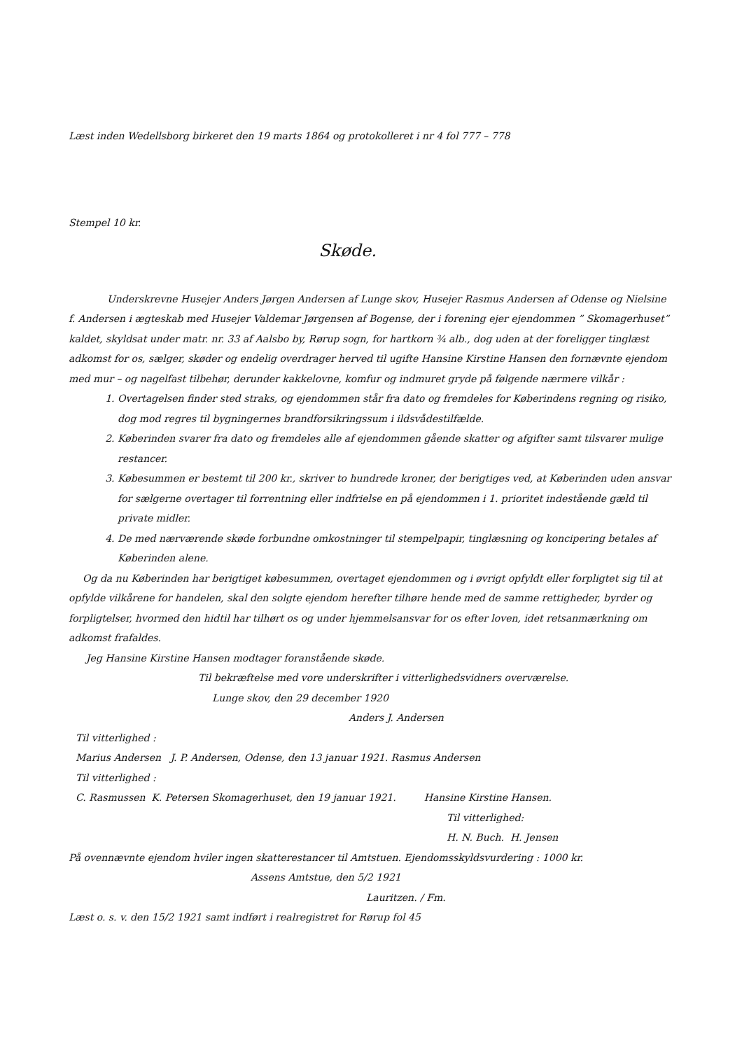Læst inden Wedellsborg birkeret den 19 marts 1864 og protokolleret i nr 4 fol 777 – 778
Stempel 10 kr.
Skøde.
Underskrevne Husejer Anders Jørgen Andersen af Lunge skov, Husejer Rasmus Andersen af Odense og Nielsine f. Andersen i ægteskab med Husejer Valdemar Jørgensen af Bogense, der i forening ejer ejendommen ” Skomagerhuset” kaldet, skyldsat under matr. nr. 33 af Aalsbo by, Rørup sogn, for hartkorn ¾ alb., dog uden at der foreligger tinglæst adkomst for os, sælger, skøder og endelig overdrager herved til ugifte Hansine Kirstine Hansen den fornævnte ejendom med mur – og nagelfast tilbehør, derunder kakkelovne, komfur og indmuret gryde på følgende nærmere vilkår :
1. Overtagelsen finder sted straks, og ejendommen står fra dato og fremdeles for Køberindens regning og risiko, dog mod regres til bygningernes brandforsikringssum i ildsvådestilfælde.
2. Køberinden svarer fra dato og fremdeles alle af ejendommen gående skatter og afgifter samt tilsvarer mulige restancer.
3. Købesummen er bestemt til 200 kr., skriver to hundrede kroner, der berigtiges ved, at Køberinden uden ansvar for sælgerne overtager til forrentning eller indfrielse en på ejendommen i 1. prioritet indestående gæld til private midler.
4. De med nærværende skøde forbundne omkostninger til stempelpapir, tinglæsning og koncipering betales af Køberinden alene.
Og da nu Køberinden har berigtiget købesummen, overtaget ejendommen og i øvrigt opfyldt eller forpligtet sig til at opfylde vilkårene for handelen, skal den solgte ejendom herefter tilhøre hende med de samme rettigheder, byrder og forpligtelser, hvormed den hidtil har tilhørt os og under hjemmelsansvar for os efter loven, idet retsanmærkning om adkomst frafaldes.
Jeg Hansine Kirstine Hansen modtager foranstående skøde.
Til bekræftelse med vore underskrifter i vitterlighedsvidners overværelse.
Lunge skov, den 29 december 1920
Anders J. Andersen
Til vitterlighed :
Marius Andersen J. P. Andersen, Odense, den 13 januar 1921. Rasmus Andersen
Til vitterlighed :
C. Rasmussen K. Petersen Skomagerhuset, den 19 januar 1921. Hansine Kirstine Hansen.
Til vitterlighed:
H. N. Buch. H. Jensen
På ovennævnte ejendom hviler ingen skatterestancer til Amtstuen. Ejendomsskyldsvurdering : 1000 kr.
Assens Amtstue, den 5/2 1921
Lauritzen. / Fm.
Læst o. s. v. den 15/2 1921 samt indført i realregistret for Rørup fol 45